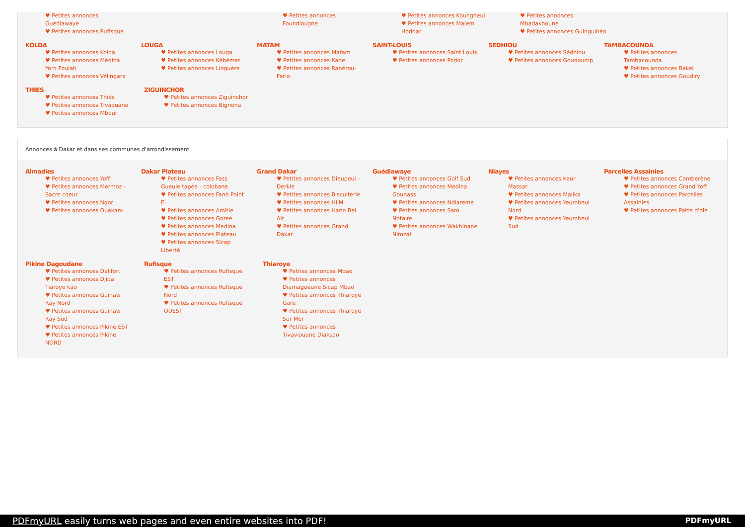♥ Petites annonces Guédiawaye
♥ Petites annonces Rufisque
♥ Petites annonces Foundiougne ♥ Petites annonces Koungheul
♥ Petites annonces Malem Hoddar
♥ Petites annonces Mbadakhoune
♥ Petites annonces Guinguinéo
KOLDA
♥ Petites annonces Kolda
♥ Petites annonces Médina Yoro Foulah
♥ Petites annonces Vélingara
LOUGA
♥ Petites annonces Louga
♥ Petites annonces Kébémer
♥ Petites annonces Linguère
MATAM
♥ Petites annonces Matam
♥ Petites annonces Kanel
♥ Petites annonces Ranérou-Ferlo
SAINT-LOUIS
♥ Petites annonces Saint Louis
♥ Petites annonces Podor
SEDHIOU
♥ Petites annonces Sédhiou
♥ Petites annonces Goudoump
TAMBACOUNDA
♥ Petites annonces Tambacounda
♥ Petites annonces Bakel
♥ Petites annonces Goudiry
THIES
♥ Petites annonces Thiés
♥ Petites annonces Tivaouane
♥ Petites annonces Mbour
ZIGUINCHOR
♥ Petites annonces Ziguinchor
♥ Petites annonces Bignona
Annonces à Dakar et dans ses communes d'arrondissement
Almadies
♥ Petites annonces Yoff
♥ Petites annonces Mermoz - Sacre coeur
♥ Petites annonces Ngor
♥ Petites annonces Ouakam
Dakar Plateau
♥ Petites annonces Fass Gueule tapee - colobane
♥ Petites annonces Fann Point E
♥ Petites annonces Amitie
♥ Petites annonces Goree
♥ Petites annonces Medina
♥ Petites annonces Plateau
♥ Petites annonces Sicap Liberté
Grand Dakar
♥ Petites annonces Dieupeul - Derkle
♥ Petites annonces Biscuiterie
♥ Petites annonces HLM
♥ Petites annonces Hann Bel Air
♥ Petites annonces Grand Dakar
Guédiawaye
♥ Petites annonces Golf Sud
♥ Petites annonces Medina Gounass
♥ Petites annonces Ndiareme
♥ Petites annonces Sam Notaire
♥ Petites annonces Wakhinane Nimzat
Niayes
♥ Petites annonces Keur Massar
♥ Petites annonces Malika
♥ Petites annonces Yeumbeul Nord
♥ Petites annonces Yeumbeul Sud
Parcelles Assainies
♥ Petites annonces Camberène
♥ Petites annonces Grand Yoff
♥ Petites annonces Parcelles Assainies
♥ Petites annonces Patte d'oie
Pikine Dagoudane
♥ Petites annonces Dalifort
♥ Petites annonces Djida Tiaroye kao
♥ Petites annonces Guinaw Ray Nord
♥ Petites annonces Guinaw Ray Sud
♥ Petites annonces Pikine EST
♥ Petites annonces Pikine NORD
Rufisque
♥ Petites annonces Rufisque EST
♥ Petites annonces Rufisque Nord
♥ Petites annonces Rufisque OUEST
Thiaroye
♥ Petites annonces Mbao
♥ Petites annonces Diamagueune Sicap Mbao
♥ Petites annonces Thiaroye Gare
♥ Petites annonces Thiaroye Sur Mer
♥ Petites annonces Tivaviouane Diaksao
PDFmyURL easily turns web pages and even entire websites into PDF! PDFmyURL